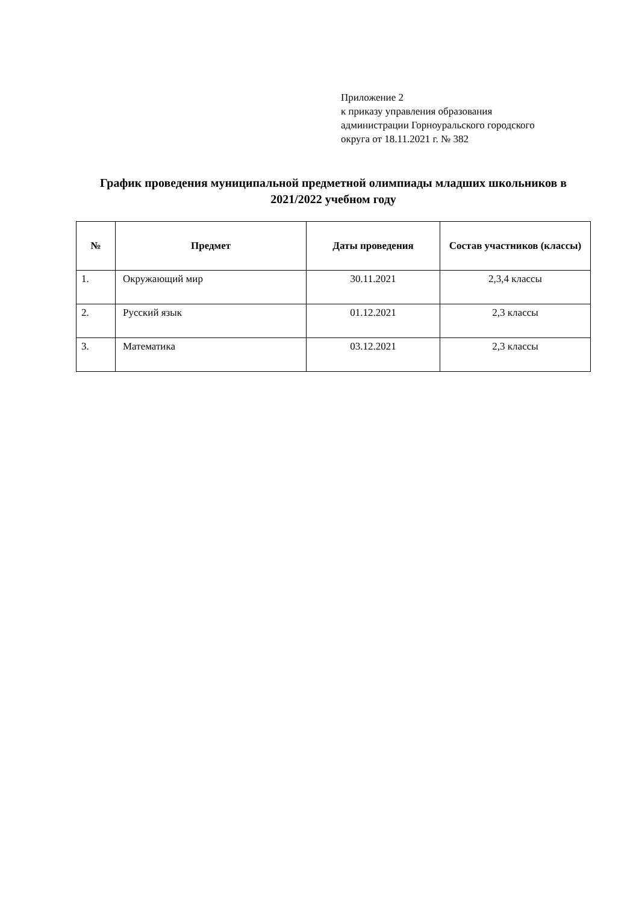Приложение 2
к приказу управления образования
администрации Горноуральского городского
округа от 18.11.2021 г. № 382
График проведения муниципальной предметной олимпиады младших школьников в 2021/2022 учебном году
| № | Предмет | Даты проведения | Состав участников (классы) |
| --- | --- | --- | --- |
| 1. | Окружающий мир | 30.11.2021 | 2,3,4 классы |
| 2. | Русский язык | 01.12.2021 | 2,3 классы |
| 3. | Математика | 03.12.2021 | 2,3 классы |